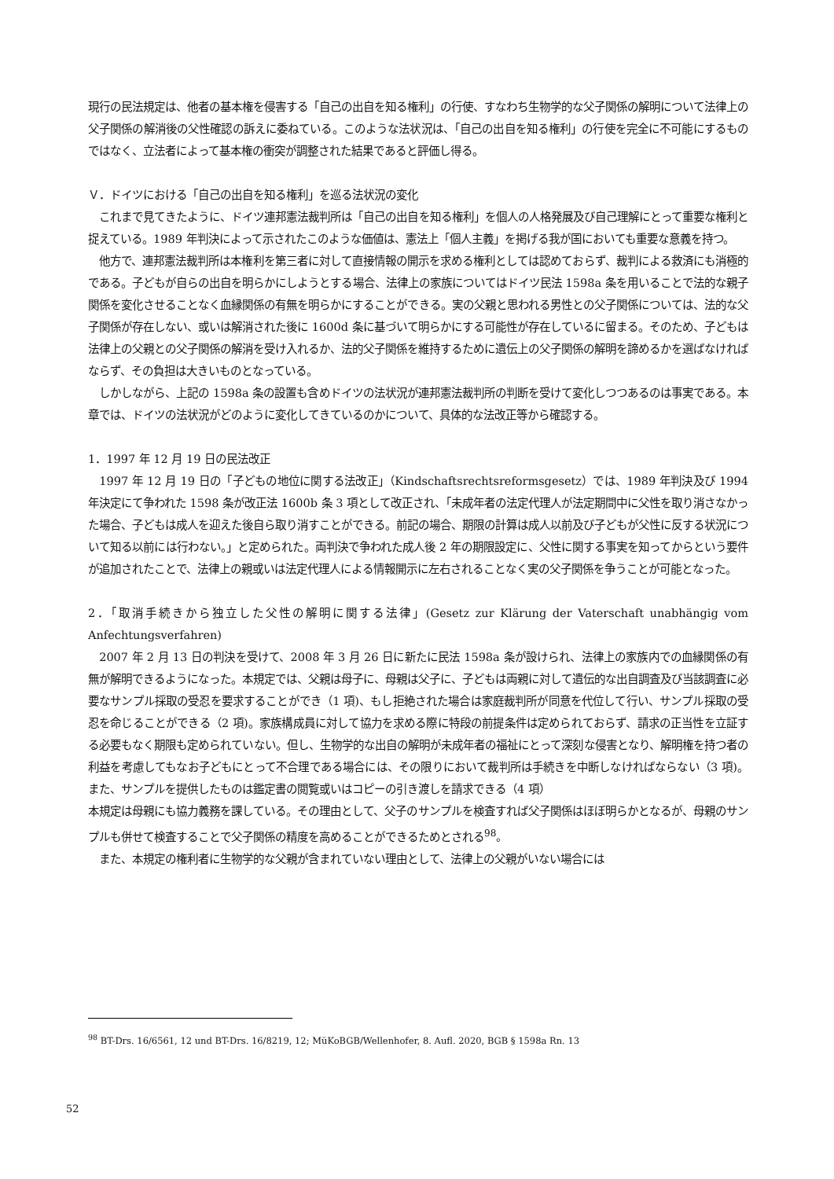現行の民法規定は、他者の基本権を侵害する「自己の出自を知る権利」の行使、すなわち生物学的な父子関係の解明について法律上の父子関係の解消後の父性確認の訴えに委ねている。このような法状況は、「自己の出自を知る権利」の行使を完全に不可能にするものではなく、立法者によって基本権の衝突が調整された結果であると評価し得る。
Ｖ．ドイツにおける「自己の出自を知る権利」を巡る法状況の変化
　これまで見てきたように、ドイツ連邦憲法裁判所は「自己の出自を知る権利」を個人の人格発展及び自己理解にとって重要な権利と捉えている。1989 年判決によって示されたこのような価値は、憲法上「個人主義」を掲げる我が国においても重要な意義を持つ。
　他方で、連邦憲法裁判所は本権利を第三者に対して直接情報の開示を求める権利としては認めておらず、裁判による救済にも消極的である。子どもが自らの出自を明らかにしようとする場合、法律上の家族についてはドイツ民法 1598a 条を用いることで法的な親子関係を変化させることなく血縁関係の有無を明らかにすることができる。実の父親と思われる男性との父子関係については、法的な父子関係が存在しない、或いは解消された後に 1600d 条に基づいて明らかにする可能性が存在しているに留まる。そのため、子どもは法律上の父親との父子関係の解消を受け入れるか、法的父子関係を維持するために遺伝上の父子関係の解明を諦めるかを選ばなければならず、その負担は大きいものとなっている。
　しかしながら、上記の 1598a 条の設置も含めドイツの法状況が連邦憲法裁判所の判断を受けて変化しつつあるのは事実である。本章では、ドイツの法状況がどのように変化してきているのかについて、具体的な法改正等から確認する。
1．1997 年 12 月 19 日の民法改正
　1997 年 12 月 19 日の「子どもの地位に関する法改正」（Kindschaftsrechtsreformsgesetz）では、1989 年判決及び 1994 年決定にて争われた 1598 条が改正法 1600b 条 3 項として改正され、「未成年者の法定代理人が法定期間中に父性を取り消さなかった場合、子どもは成人を迎えた後自ら取り消すことができる。前記の場合、期限の計算は成人以前及び子どもが父性に反する状況について知る以前には行わない。」と定められた。両判決で争われた成人後 2 年の期限設定に、父性に関する事実を知ってからという要件が追加されたことで、法律上の親或いは法定代理人による情報開示に左右されることなく実の父子関係を争うことが可能となった。
2．「取消手続きから独立した父性の解明に関する法律」(Gesetz zur Klärung der Vaterschaft unabhängig vom Anfechtungsverfahren)
　2007 年 2 月 13 日の判決を受けて、2008 年 3 月 26 日に新たに民法 1598a 条が設けられ、法律上の家族内での血縁関係の有無が解明できるようになった。本規定では、父親は母子に、母親は父子に、子どもは両親に対して遺伝的な出自調査及び当該調査に必要なサンプル採取の受忍を要求することができ（1 項)、もし拒絶された場合は家庭裁判所が同意を代位して行い、サンプル採取の受忍を命じることができる（2 項)。家族構成員に対して協力を求める際に特段の前提条件は定められておらず、請求の正当性を立証する必要もなく期限も定められていない。但し、生物学的な出自の解明が未成年者の福祉にとって深刻な侵害となり、解明権を持つ者の利益を考慮してもなお子どもにとって不合理である場合には、その限りにおいて裁判所は手続きを中断しなければならない（3 項)。また、サンプルを提供したものは鑑定書の閲覧或いはコピーの引き渡しを請求できる（4 項）
本規定は母親にも協力義務を課している。その理由として、父子のサンプルを検査すれば父子関係はほぼ明らかとなるが、母親のサンプルも併せて検査することで父子関係の精度を高めることができるためとされる<sup>98</sup>。
　また、本規定の権利者に生物学的な父親が含まれていない理由として、法律上の父親がいない場合には
<sup>98</sup> BT-Drs. 16/6561, 12 und BT-Drs. 16/8219, 12; MüKoBGB/Wellenhofer, 8. Aufl. 2020, BGB § 1598a Rn. 13
52